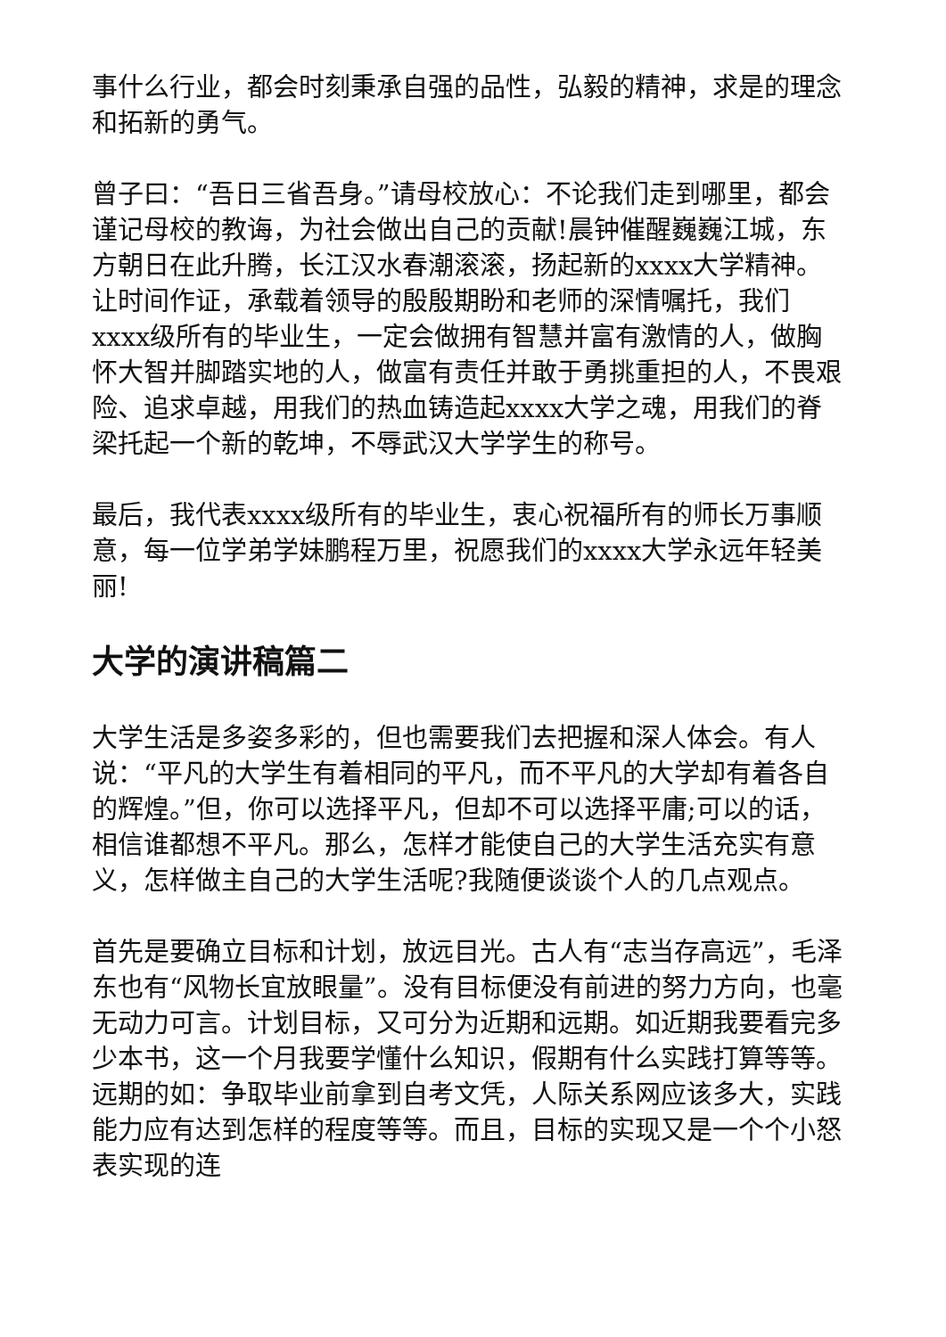事什么行业，都会时刻秉承自强的品性，弘毅的精神，求是的理念和拓新的勇气。
曾子曰：“吾日三省吾身。”请母校放心：不论我们走到哪里，都会谨记母校的教诲，为社会做出自己的贡献!晨钟催醒巍巍江城，东方朝日在此升腾，长江汉水春潮滚滚，扬起新的xxxx大学精神。让时间作证，承载着领导的殷殷期盼和老师的深情嘱托，我们xxxx级所有的毕业生，一定会做拥有智慧并富有激情的人，做胸怀大智并脚踏实地的人，做富有责任并敢于勇挑重担的人，不畏艰险、追求卓越，用我们的热血铸造起xxxx大学之魂，用我们的脊梁托起一个新的乾坤，不辱武汉大学学生的称号。
最后，我代表xxxx级所有的毕业生，衷心祝福所有的师长万事顺意，每一位学弟学妹鹏程万里，祝愿我们的xxxx大学永远年轻美丽!
大学的演讲稿篇二
大学生活是多姿多彩的，但也需要我们去把握和深人体会。有人说：“平凡的大学生有着相同的平凡，而不平凡的大学却有着各自的辉煌。”但，你可以选择平凡，但却不可以选择平庸;可以的话，相信谁都想不平凡。那么，怎样才能使自己的大学生活充实有意义，怎样做主自己的大学生活呢?我随便谈谈个人的几点观点。
首先是要确立目标和计划，放远目光。古人有“志当存高远”，毛泽东也有“风物长宜放眼量”。没有目标便没有前进的努力方向，也毫无动力可言。计划目标，又可分为近期和远期。如近期我要看完多少本书，这一个月我要学懂什么知识，假期有什么实践打算等等。远期的如：争取毕业前拿到自考文凭，人际关系网应该多大，实践能力应有达到怎样的程度等等。而且，目标的实现又是一个个小怒表实现的连